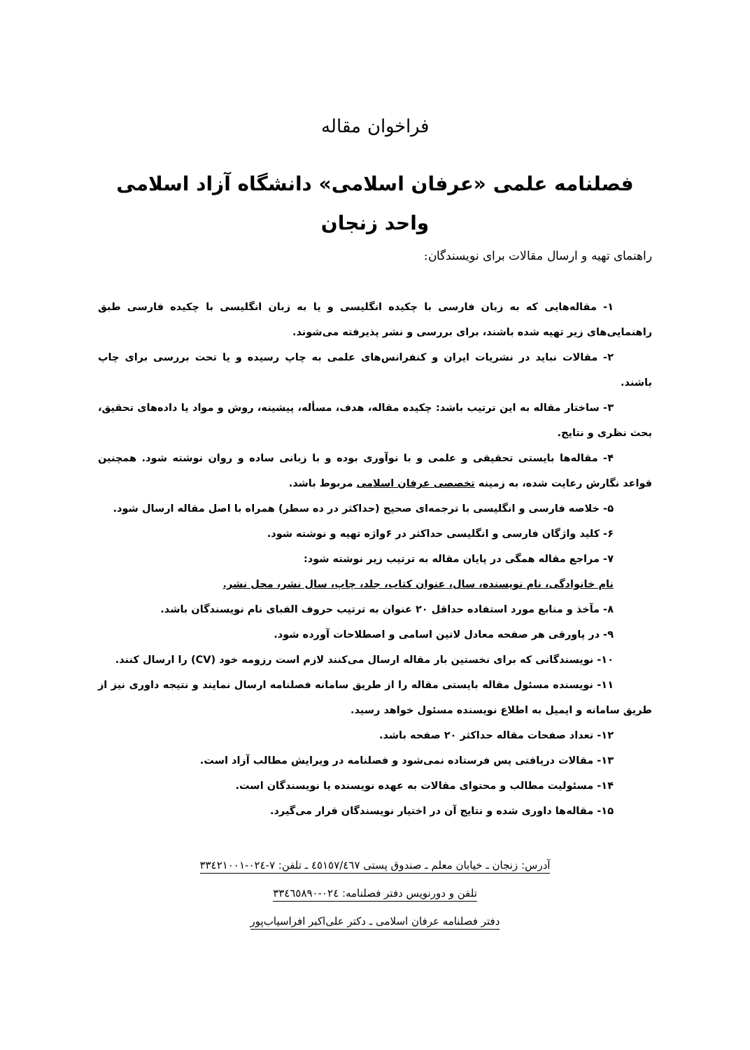فراخوان مقاله
فصلنامه علمی «عرفان اسلامی» دانشگاه آزاد اسلامی
واحد زنجان
راهنمای تهیه و ارسال مقالات برای نویسندگان:
۱- مقاله‌هایی که به زبان فارسی با چکیده انگلیسی و یا به زبان انگلیسی با چکیده فارسی طبق راهنمایی‌های زیر تهیه شده باشند، برای بررسی و نشر پذیرفته می‌شوند.
۲- مقالات نباید در نشریات ایران و کنفرانس‌های علمی به چاپ رسیده و یا تحت بررسی برای چاپ باشند.
۳- ساختار مقاله به این ترتیب باشد: چکیده مقاله، هدف، مسأله، پیشینه، روش و مواد یا داده‌های تحقیق، بحث نظری و نتایج.
۴- مقاله‌ها بایستی تحقیقی و علمی و با نوآوری بوده و با زبانی ساده و روان نوشته شود. همچنین قواعد نگارش رعایت شده، به زمینه تخصصی عرفان اسلامی مربوط باشد.
۵- خلاصه فارسی و انگلیسی با ترجمه‌ای صحیح (حداکثر در ده سطر) همراه با اصل مقاله ارسال شود.
۶- کلید واژگان فارسی و انگلیسی حداکثر در ۶واژه تهیه و نوشته شود.
۷- مراجع مقاله همگی در پایان مقاله به ترتیب زیر نوشته شود:
نام خانوادگی، نام نویسنده، سال، عنوان کتاب، جلد، چاپ، سال نشر، محل نشر.
۸- مآخذ و منابع مورد استفاده حداقل ۲۰ عنوان به ترتیب حروف الفبای نام نویسندگان باشد.
۹- در پاورقی هر صفحه معادل لاتین اسامی و اصطلاحات آورده شود.
۱۰- نویسندگانی که برای نخستین بار مقاله ارسال می‌کنند لازم است رزومه خود (CV) را ارسال کنند.
۱۱- نویسنده مسئول مقاله بایستی مقاله را از طریق سامانه فصلنامه ارسال نمایند و نتیجه داوری نیز از طریق سامانه و ایمیل به اطلاع نویسنده مسئول خواهد رسید.
۱۲- تعداد صفحات مقاله حداکثر ۲۰ صفحه باشد.
۱۳- مقالات دریافتی پس فرستاده نمی‌شود و فصلنامه در ویرایش مطالب آزاد است.
۱۴- مسئولیت مطالب و محتوای مقالات به عهده نویسنده یا نویسندگان است.
۱۵- مقاله‌ها داوری شده و نتایج آن در اختیار نویسندگان قرار می‌گیرد.
آدرس: زنجان ـ خیابان معلم ـ صندوق پستی ٤٥١٥٧/٤٦٧ ـ تلفن: ٧-٠٢٤-٣٣٤٢١٠٠١
تلفن و دورنویس دفتر فصلنامه: ٠٢٤-٣٣٤٦٥٨٩٠
دفتر فصلنامه عرفان اسلامی ـ دکتر علی‌اکبر افراسیاب‌پور